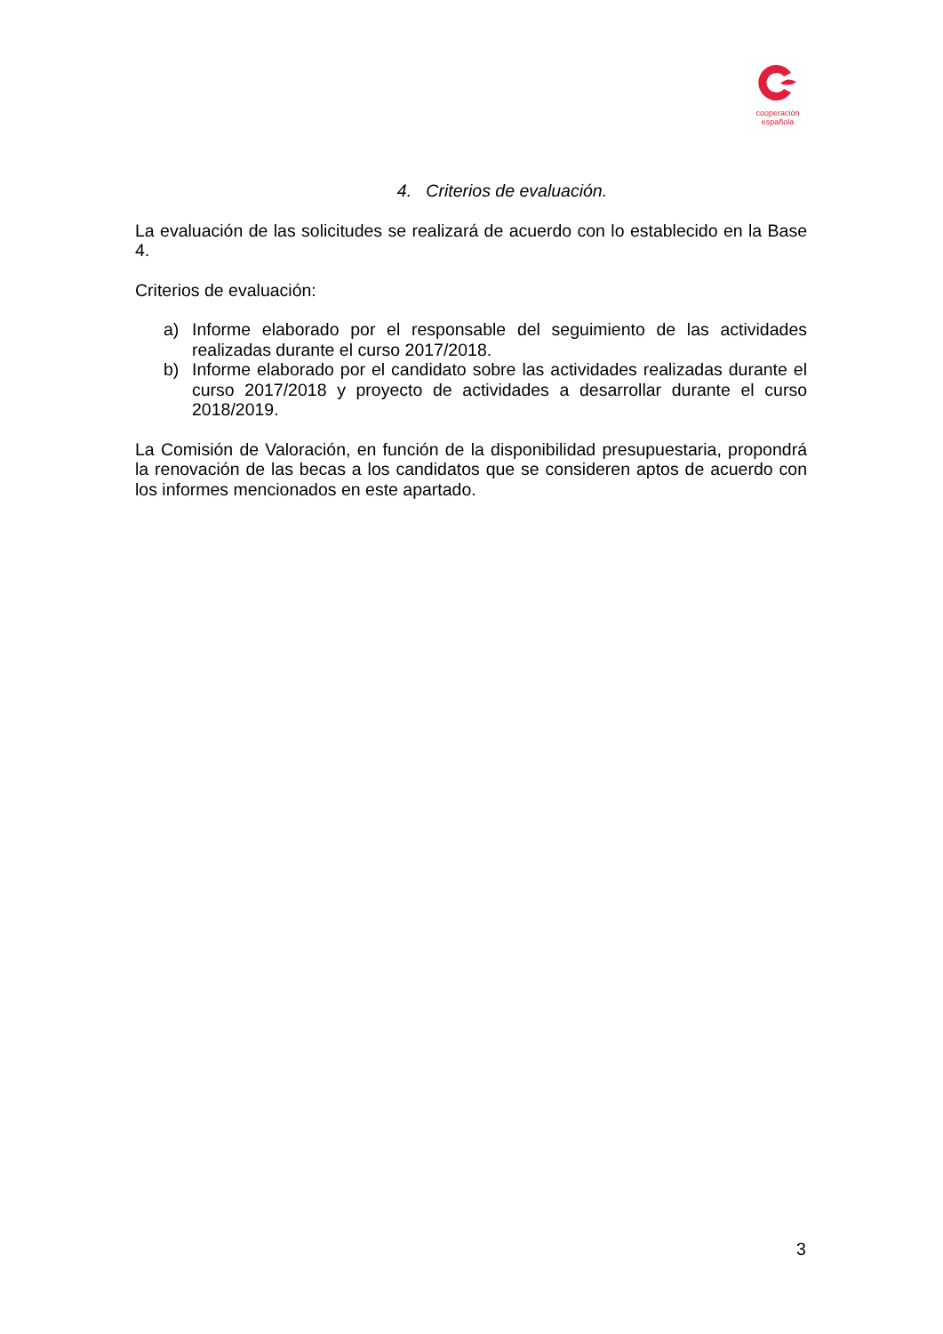cooperación
española
4. Criterios de evaluación.
La evaluación de las solicitudes se realizará de acuerdo con lo establecido en la Base 4.
Criterios de evaluación:
a) Informe elaborado por el responsable del seguimiento de las actividades realizadas durante el curso 2017/2018.
b) Informe elaborado por el candidato sobre las actividades realizadas durante el curso 2017/2018 y proyecto de actividades a desarrollar durante el curso 2018/2019.
La Comisión de Valoración, en función de la disponibilidad presupuestaria, propondrá la renovación de las becas a los candidatos que se consideren aptos de acuerdo con los informes mencionados en este apartado.
3